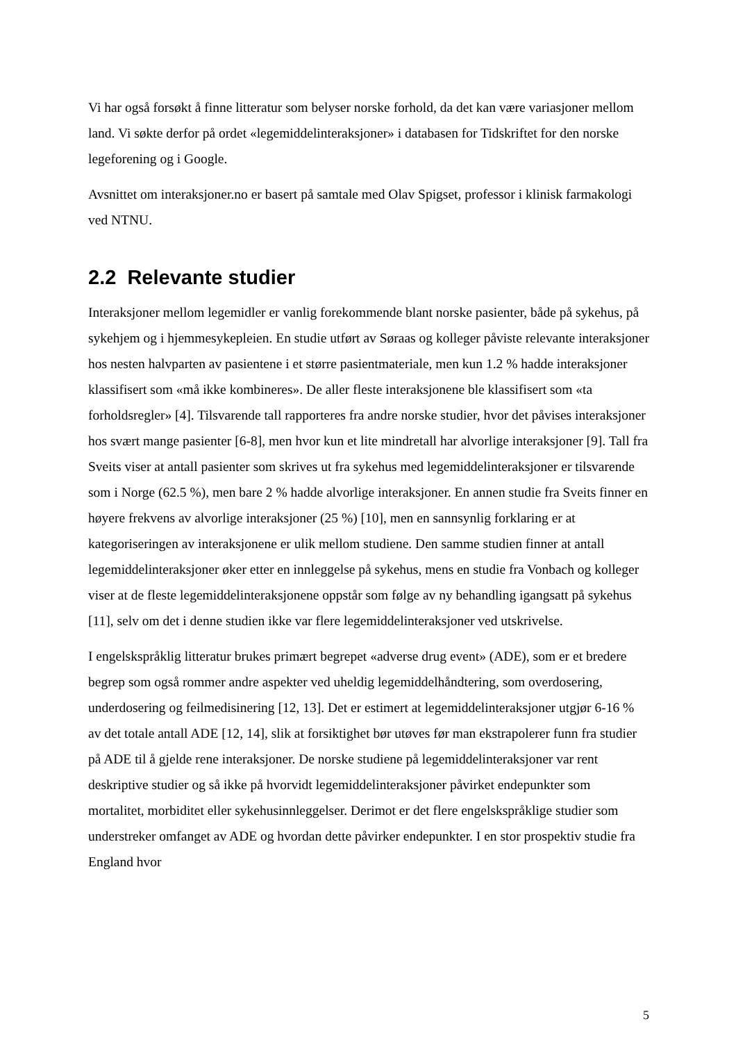Vi har også forsøkt å finne litteratur som belyser norske forhold, da det kan være variasjoner mellom land. Vi søkte derfor på ordet «legemiddelinteraksjoner» i databasen for Tidskriftet for den norske legeforening og i Google.
Avsnittet om interaksjoner.no er basert på samtale med Olav Spigset, professor i klinisk farmakologi ved NTNU.
2.2 Relevante studier
Interaksjoner mellom legemidler er vanlig forekommende blant norske pasienter, både på sykehus, på sykehjem og i hjemmesykepleien. En studie utført av Søraas og kolleger påviste relevante interaksjoner hos nesten halvparten av pasientene i et større pasientmateriale, men kun 1.2 % hadde interaksjoner klassifisert som «må ikke kombineres». De aller fleste interaksjonene ble klassifisert som «ta forholdsregler» [4]. Tilsvarende tall rapporteres fra andre norske studier, hvor det påvises interaksjoner hos svært mange pasienter [6-8], men hvor kun et lite mindretall har alvorlige interaksjoner [9]. Tall fra Sveits viser at antall pasienter som skrives ut fra sykehus med legemiddelinteraksjoner er tilsvarende som i Norge (62.5 %), men bare 2 % hadde alvorlige interaksjoner. En annen studie fra Sveits finner en høyere frekvens av alvorlige interaksjoner (25 %) [10], men en sannsynlig forklaring er at kategoriseringen av interaksjonene er ulik mellom studiene. Den samme studien finner at antall legemiddelinteraksjoner øker etter en innleggelse på sykehus, mens en studie fra Vonbach og kolleger viser at de fleste legemiddelinteraksjonene oppstår som følge av ny behandling igangsatt på sykehus [11], selv om det i denne studien ikke var flere legemiddelinteraksjoner ved utskrivelse.
I engelskspråklig litteratur brukes primært begrepet «adverse drug event» (ADE), som er et bredere begrep som også rommer andre aspekter ved uheldig legemiddelhåndtering, som overdosering, underdosering og feilmedisinering [12, 13]. Det er estimert at legemiddelinteraksjoner utgjør 6-16 % av det totale antall ADE [12, 14], slik at forsiktighet bør utøves før man ekstrapolerer funn fra studier på ADE til å gjelde rene interaksjoner. De norske studiene på legemiddelinteraksjoner var rent deskriptive studier og så ikke på hvorvidt legemiddelinteraksjoner påvirket endepunkter som mortalitet, morbiditet eller sykehusinnleggelser. Derimot er det flere engelskspråklige studier som understreker omfanget av ADE og hvordan dette påvirker endepunkter. I en stor prospektiv studie fra England hvor
5